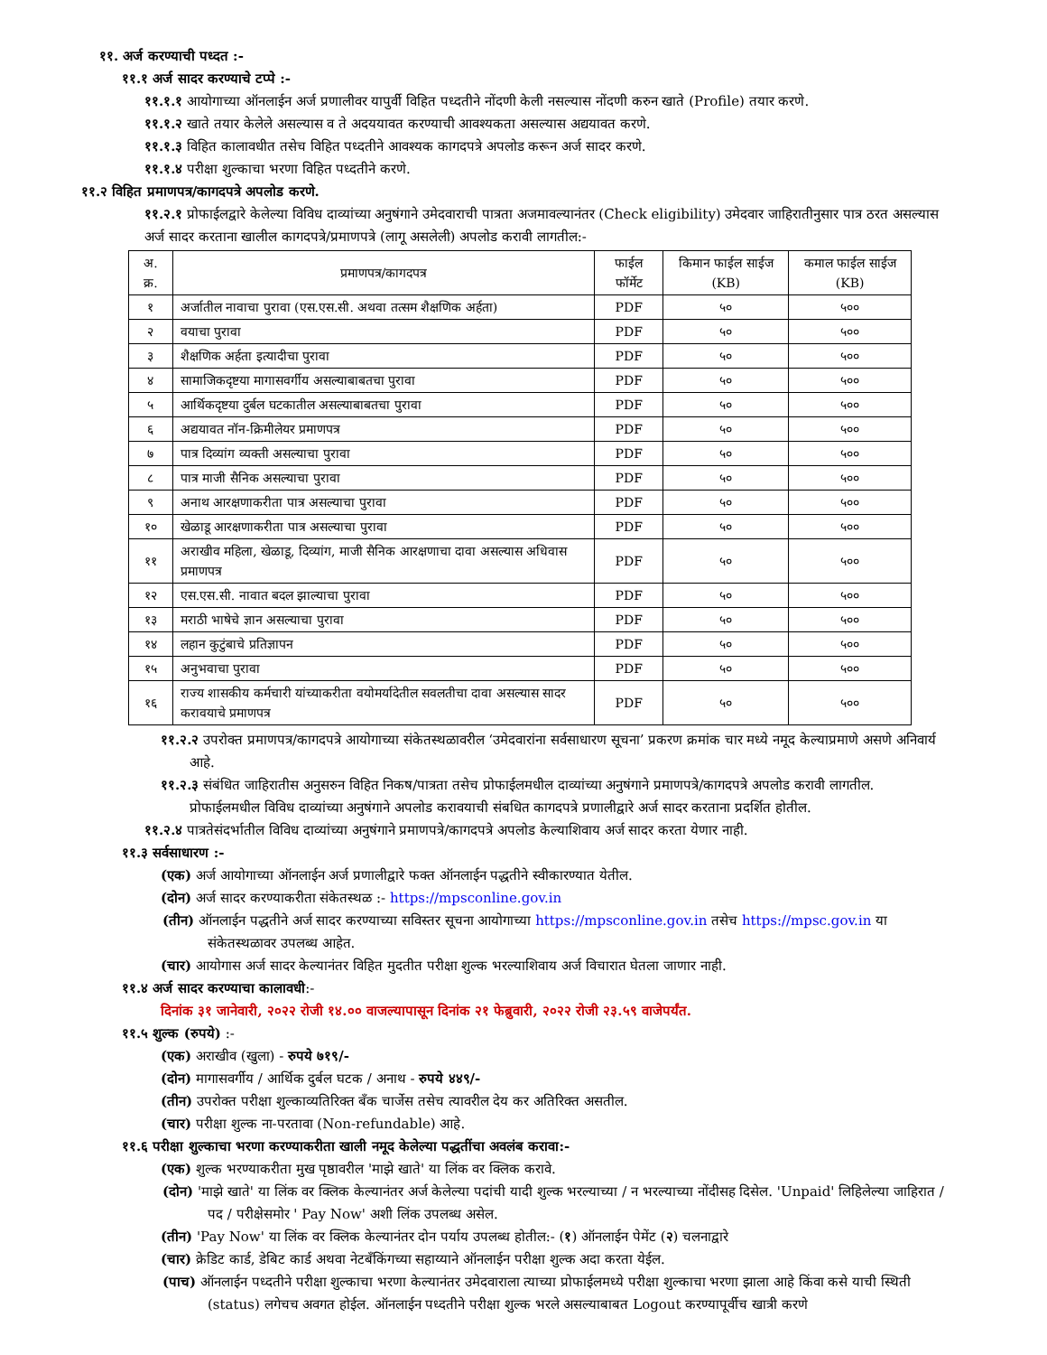११. अर्ज करण्याची पध्दत :-
११.१ अर्ज सादर करण्याचे टप्पे :-
११.१.१ आयोगाच्या ऑनलाईन अर्ज प्रणालीवर यापुर्वी विहित पध्दतीने नोंदणी केली नसल्यास नोंदणी करुन खाते (Profile) तयार करणे.
११.१.२ खाते तयार केलेले असल्यास व ते अदययावत करण्याची आवश्यकता असल्यास अद्ययावत करणे.
११.१.३ विहित कालावधीत तसेच विहित पध्दतीने आवश्यक कागदपत्रे अपलोड करून अर्ज सादर करणे.
११.१.४ परीक्षा शुल्काचा भरणा विहित पध्दतीने करणे.
११.२ विहित प्रमाणपत्र/कागदपत्रे अपलोड करणे.
११.२.१ प्रोफाईलद्वारे केलेल्या विविध दाव्यांच्या अनुषंगाने उमेदवाराची पात्रता अजमावल्यानंतर (Check eligibility) उमेदवार जाहिरातीनुसार पात्र ठरत असल्यास अर्ज सादर करताना खालील कागदपत्रे/प्रमाणपत्रे (लागू असलेली) अपलोड करावी लागतील:-
| अ. क्र. | प्रमाणपत्र/कागदपत्र | फाईल फॉर्मेट | किमान फाईल साईज (KB) | कमाल फाईल साईज (KB) |
| --- | --- | --- | --- | --- |
| १ | अर्जातील नावाचा पुरावा (एस.एस.सी. अथवा तत्सम शैक्षणिक अर्हता) | PDF | ५० | ५०० |
| २ | वयाचा पुरावा | PDF | ५० | ५०० |
| ३ | शैक्षणिक अर्हता इत्यादीचा पुरावा | PDF | ५० | ५०० |
| ४ | सामाजिकदृष्टया मागासवर्गीय असल्याबाबतचा पुरावा | PDF | ५० | ५०० |
| ५ | आर्थिकदृष्टया दुर्बल घटकातील असल्याबाबतचा पुरावा | PDF | ५० | ५०० |
| ६ | अद्ययावत नॉन-क्रिमीलेयर प्रमाणपत्र | PDF | ५० | ५०० |
| ७ | पात्र दिव्यांग व्यक्ती असल्याचा पुरावा | PDF | ५० | ५०० |
| ८ | पात्र माजी सैनिक असल्याचा पुरावा | PDF | ५० | ५०० |
| ९ | अनाथ आरक्षणाकरीता पात्र असल्याचा पुरावा | PDF | ५० | ५०० |
| १० | खेळाडू आरक्षणाकरीता पात्र असल्याचा पुरावा | PDF | ५० | ५०० |
| ११ | अराखीव महिला, खेळाडू, दिव्यांग, माजी सैनिक आरक्षणाचा दावा असल्यास अधिवास प्रमाणपत्र | PDF | ५० | ५०० |
| १२ | एस.एस.सी. नावात बदल झाल्याचा पुरावा | PDF | ५० | ५०० |
| १३ | मराठी भाषेचे ज्ञान असल्याचा पुरावा | PDF | ५० | ५०० |
| १४ | लहान कुटुंबाचे प्रतिज्ञापन | PDF | ५० | ५०० |
| १५ | अनुभवाचा पुरावा | PDF | ५० | ५०० |
| १६ | राज्य शासकीय कर्मचारी यांच्याकरीता वयोमर्यादेतील सवलतीचा दावा असल्यास सादर करावयाचे प्रमाणपत्र | PDF | ५० | ५०० |
११.२.२ उपरोक्त प्रमाणपत्र/कागदपत्रे आयोगाच्या संकेतस्थळावरील ‘उमेदवारांना सर्वसाधारण सूचना’ प्रकरण क्रमांक चार मध्ये नमूद केल्याप्रमाणे असणे अनिवार्य आहे.
११.२.३ संबंधित जाहिरातीस अनुसरुन विहित निकष/पात्रता तसेच प्रोफाईलमधील दाव्यांच्या अनुषंगाने प्रमाणपत्रे/कागदपत्रे अपलोड करावी लागतील. प्रोफाईलमधील विविध दाव्यांच्या अनुषंगाने अपलोड करावयाची संबधित कागदपत्रे प्रणालीद्वारे अर्ज सादर करताना प्रदर्शित होतील.
११.२.४ पात्रतेसंदर्भातील विविध दाव्यांच्या अनुषंगाने प्रमाणपत्रे/कागदपत्रे अपलोड केल्याशिवाय अर्ज सादर करता येणार नाही.
११.३ सर्वसाधारण :-
(एक) अर्ज आयोगाच्या ऑनलाईन अर्ज प्रणालीद्वारे फक्त ऑनलाईन पद्धतीने स्वीकारण्यात येतील.
(दोन) अर्ज सादर करण्याकरीता संकेतस्थळ :- https://mpsconline.gov.in
(तीन) ऑनलाईन पद्धतीने अर्ज सादर करण्याच्या सविस्तर सूचना आयोगाच्या https://mpsconline.gov.in तसेच https://mpsc.gov.in या संकेतस्थळावर उपलब्ध आहेत.
(चार) आयोगास अर्ज सादर केल्यानंतर विहित मुदतीत परीक्षा शुल्क भरल्याशिवाय अर्ज विचारात घेतला जाणार नाही.
११.४ अर्ज सादर करण्याचा कालावधी:-
दिनांक ३१ जानेवारी, २०२२ रोजी १४.०० वाजल्यापासून दिनांक २१ फेब्रुवारी, २०२२ रोजी २३.५९ वाजेपर्यंत.
११.५ शुल्क (रुपये) :-
(एक) अराखीव (खुला) - रुपये ७१९/-
(दोन) मागासवर्गीय / आर्थिक दुर्बल घटक / अनाथ - रुपये ४४९/-
(तीन) उपरोक्त परीक्षा शुल्काव्यतिरिक्त बँक चार्जेस तसेच त्यावरील देय कर अतिरिक्त असतील.
(चार) परीक्षा शुल्क ना-परतावा (Non-refundable) आहे.
११.६ परीक्षा शुल्काचा भरणा करण्याकरीता खाली नमूद केलेल्या पद्धतींचा अवलंब करावा:-
(एक) शुल्क भरण्याकरीता मुख पृष्ठावरील 'माझे खाते' या लिंक वर क्लिक करावे.
(दोन) 'माझे खाते' या लिंक वर क्लिक केल्यानंतर अर्ज केलेल्या पदांची यादी शुल्क भरल्याच्या / न भरल्याच्या नोंदीसह दिसेल. 'Unpaid' लिहिलेल्या जाहिरात / पद / परीक्षेसमोर ' Pay Now' अशी लिंक उपलब्ध असेल.
(तीन) 'Pay Now' या लिंक वर क्लिक केल्यानंतर दोन पर्याय उपलब्ध होतील:- (१) ऑनलाईन पेमेंट (२) चलनाद्वारे
(चार) क्रेडिट कार्ड, डेबिट कार्ड अथवा नेटबँकिंगच्या सहाय्याने ऑनलाईन परीक्षा शुल्क अदा करता येईल.
(पाच) ऑनलाईन पध्दतीने परीक्षा शुल्काचा भरणा केल्यानंतर उमेदवाराला त्याच्या प्रोफाईलमध्ये परीक्षा शुल्काचा भरणा झाला आहे किंवा कसे याची स्थिती (status) लगेचच अवगत होईल. ऑनलाईन पध्दतीने परीक्षा शुल्क भरले असल्याबाबत Logout करण्यापूर्वीच खात्री करणे